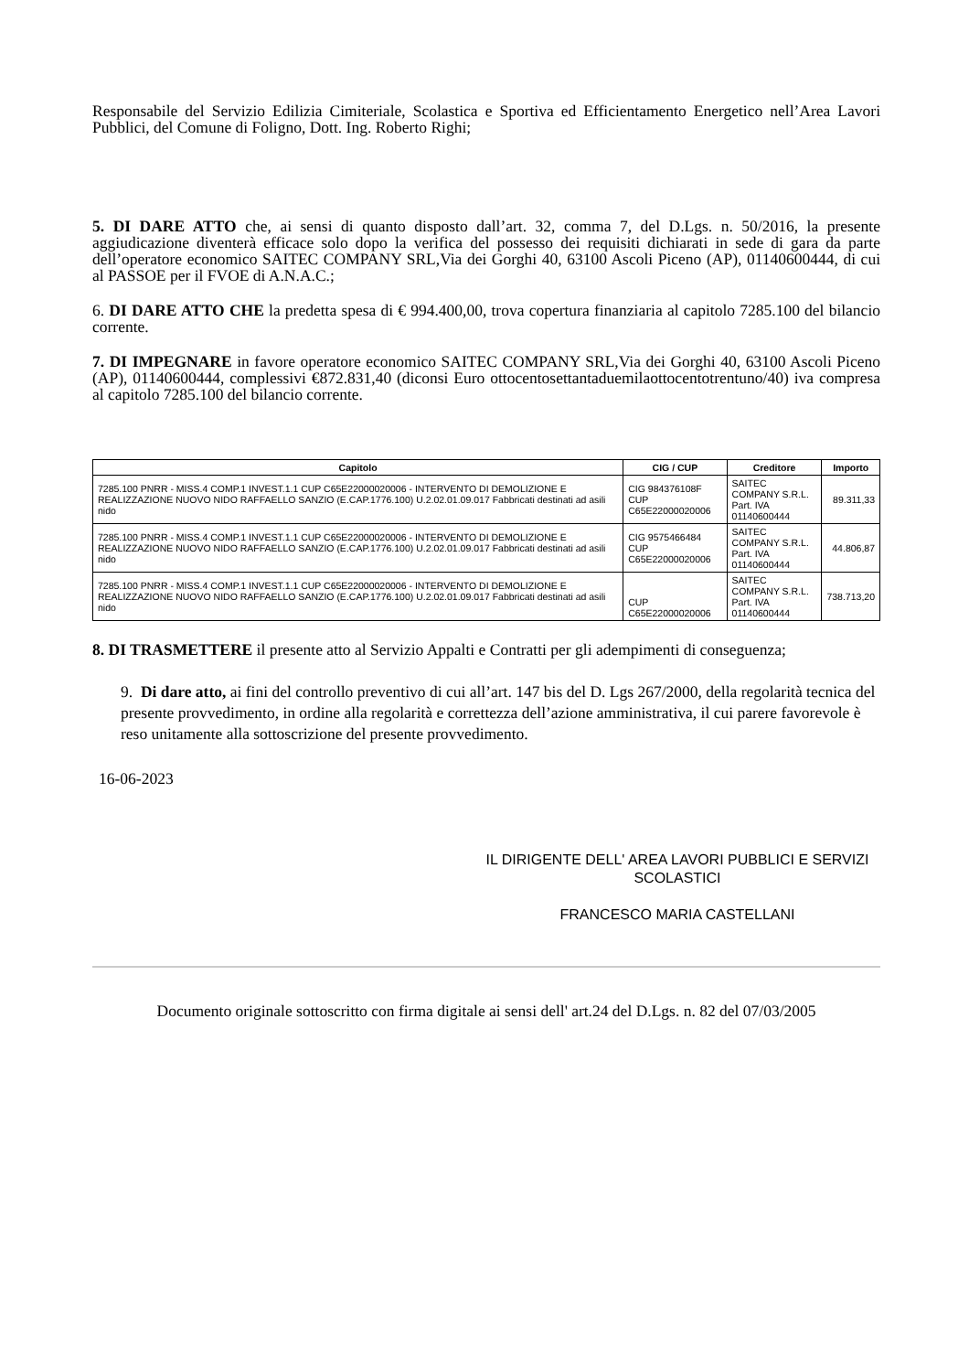Responsabile del Servizio Edilizia Cimiteriale, Scolastica e Sportiva ed Efficientamento Energetico nell’Area Lavori Pubblici, del Comune di Foligno, Dott. Ing. Roberto Righi;
5. DI DARE ATTO che, ai sensi di quanto disposto dall’art. 32, comma 7, del D.Lgs. n. 50/2016, la presente aggiudicazione diventerà efficace solo dopo la verifica del possesso dei requisiti dichiarati in sede di gara da parte dell’operatore economico SAITEC COMPANY SRL,Via dei Gorghi 40, 63100 Ascoli Piceno (AP), 01140600444, di cui al PASSOE per il FVOE di A.N.A.C.;
6. DI DARE ATTO CHE la predetta spesa di € 994.400,00, trova copertura finanziaria al capitolo 7285.100 del bilancio corrente.
7. DI IMPEGNARE in favore operatore economico SAITEC COMPANY SRL,Via dei Gorghi 40, 63100 Ascoli Piceno (AP), 01140600444, complessivi €872.831,40 (diconsi Euro ottocentosettantaduemilaottocentotrentuno/40) iva compresa al capitolo 7285.100 del bilancio corrente.
| Capitolo | CIG / CUP | Creditore | Importo |
| --- | --- | --- | --- |
| 7285.100 PNRR - MISS.4 COMP.1 INVEST.1.1 CUP C65E22000020006 - INTERVENTO DI DEMOLIZIONE E REALIZZAZIONE NUOVO NIDO RAFFAELLO SANZIO (E.CAP.1776.100) U.2.02.01.09.017 Fabbricati destinati ad asili nido | CIG 984376108F CUP C65E22000020006 | SAITEC COMPANY S.R.L. Part. IVA 01140600444 | 89.311,33 |
| 7285.100 PNRR - MISS.4 COMP.1 INVEST.1.1 CUP C65E22000020006 - INTERVENTO DI DEMOLIZIONE E REALIZZAZIONE NUOVO NIDO RAFFAELLO SANZIO (E.CAP.1776.100) U.2.02.01.09.017 Fabbricati destinati ad asili nido | CIG 9575466484 CUP C65E22000020006 | SAITEC COMPANY S.R.L. Part. IVA 01140600444 | 44.806,87 |
| 7285.100 PNRR - MISS.4 COMP.1 INVEST.1.1 CUP C65E22000020006 - INTERVENTO DI DEMOLIZIONE E REALIZZAZIONE NUOVO NIDO RAFFAELLO SANZIO (E.CAP.1776.100) U.2.02.01.09.017 Fabbricati destinati ad asili nido | CUP C65E22000020006 | SAITEC COMPANY S.R.L. Part. IVA 01140600444 | 738.713,20 |
8. DI TRASMETTERE il presente atto al Servizio Appalti e Contratti per gli adempimenti di conseguenza;
9. Di dare atto, ai fini del controllo preventivo di cui all’art. 147 bis del D. Lgs 267/2000, della regolarità tecnica del presente provvedimento, in ordine alla regolarità e correttezza dell’azione amministrativa, il cui parere favorevole è reso unitamente alla sottoscrizione del presente provvedimento.
16-06-2023
IL DIRIGENTE DELL' AREA LAVORI PUBBLICI E SERVIZI SCOLASTICI
FRANCESCO MARIA CASTELLANI
Documento originale sottoscritto con firma digitale ai sensi dell' art.24 del D.Lgs. n. 82 del 07/03/2005